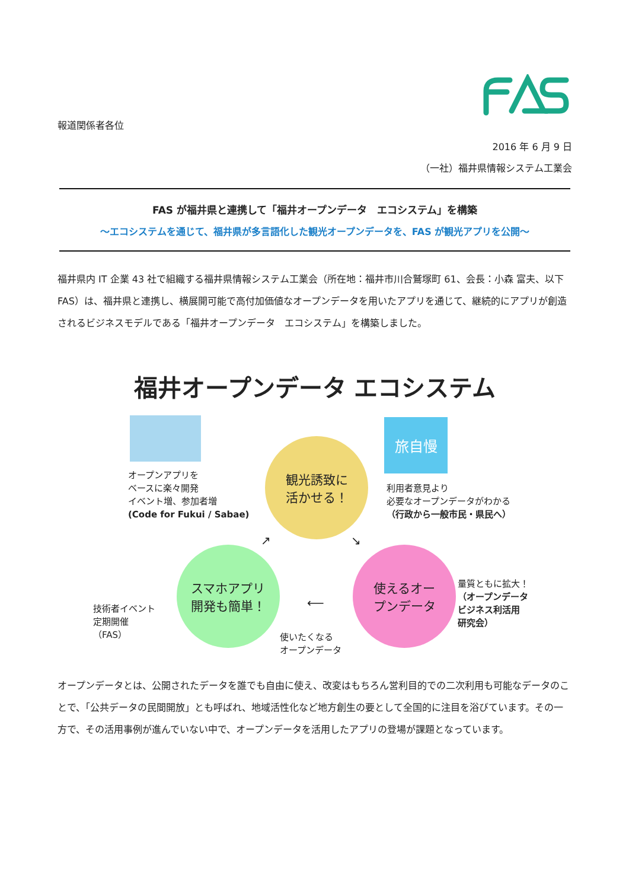報道関係者各位
2016 年 6 月 9 日
（一社）福井県情報システム工業会
FAS が福井県と連携して「福井オープンデータ　エコシステム」を構築
～エコシステムを通じて、福井県が多言語化した観光オープンデータを、FAS が観光アプリを公開～
福井県内 IT 企業 43 社で組織する福井県情報システム工業会（所在地：福井市川合鷲塚町 61、会長：小森 富夫、以下　FAS）は、福井県と連携し、横展開可能で高付加価値なオープンデータを用いたアプリを通じて、継続的にアプリが創造されるビジネスモデルである「福井オープンデータ　エコシステム」を構築しました。
福井オープンデータ エコシステム
旅自慢
観光誘致に
活かせる！
スマホアプリ
開発も簡単！
使えるオー
プンデータ
オープンアプリを
ベースに楽々開発
イベント増、参加者増
(Code for Fukui / Sabae)
利用者意見より
必要なオープンデータがわかる
（行政から一般市民・県民へ）
技術者イベント
定期開催
（FAS）
量質ともに拡大！
（オープンデータ
ビジネス利活用
研究会）
使いたくなる
オープンデータ
↗ ↘
⟵
オープンデータとは、公開されたデータを誰でも自由に使え、改変はもちろん営利目的での二次利用も可能なデータのことで、「公共データの民間開放」とも呼ばれ、地域活性化など地方創生の要として全国的に注目を浴びています。その一方で、その活用事例が進んでいない中で、オープンデータを活用したアプリの登場が課題となっています。